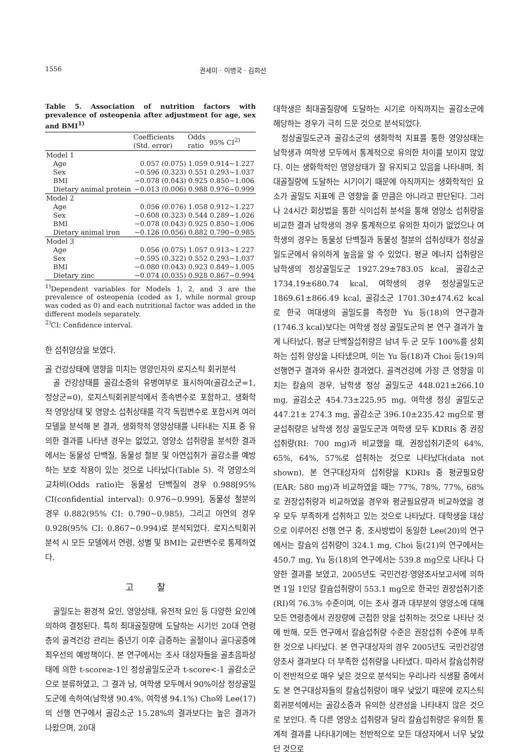1556 권세미 · 이병국 · 김희선
Table 5. Association of nutrition factors with prevalence of osteopenia after adjustment for age, sex and BMI<sup>1)</sup>
| | Coefficients (Std. error) | Odds ratio | 95% CI<sup>2)</sup> |
| --- | --- | --- | --- |
| Model 1 | | | |
| Age | 0.057 (0.075) | 1.059 | 0.914∼1.227 |
| Sex | −0.596 (0.323) | 0.551 | 0.293∼1.037 |
| BMI | −0.078 (0.043) | 0.925 | 0.850∼1.006 |
| Dietary animal protein | −0.013 (0.006) | 0.988 | 0.976∼0.999 |
| Model 2 | | | |
| Age | 0.056 (0.076) | 1.058 | 0.912∼1.227 |
| Sex | −0.608 (0.323) | 0.544 | 0.289∼1.026 |
| BMI | −0.078 (0.043) | 0.925 | 0.850∼1.006 |
| Dietary animal iron | −0.126 (0.056) | 0.882 | 0.790∼0.985 |
| Model 3 | | | |
| Age | 0.056 (0.075) | 1.057 | 0.913∼1.227 |
| Sex | −0.595 (0.322) | 0.552 | 0.293∼1.037 |
| BMI | −0.080 (0.043) | 0.923 | 0.849∼1.005 |
| Dietary zinc | −0.074 (0.035) | 0.928 | 0.867∼0.994 |
<sup>1)</sup> Dependent variables for Models 1, 2, and 3 are the prevalence of osteopenia (coded as 1, while normal group was coded as 0) and each nutritional factor was added in the different models separately.
<sup>2)</sup> CI: Confidence interval.
한 섭취양상을 보였다.
골 건강상태에 영향을 미치는 영양인자의 로지스틱 회귀분석
골 건강상태를 골감소증의 유병여부로 표시하여(골감소군=1, 정상군=0), 로지스틱회귀분석에서 종속변수로 포함하고, 생화학적 영양상태 및 영양소 섭취상태를 각각 독립변수로 포함시켜 여러 모델을 분석해 본 결과, 생화학적 영양상태를 나타내는 지표 중 유의한 결과를 나타낸 경우는 없었고, 영양소 섭취량을 분석한 결과에서는 동물성 단백질, 동물성 철분 및 아연섭취가 골감소를 예방하는 보호 작용이 있는 것으로 나타났다(Table 5). 각 영양소의 교차비(Odds ratio)는 동물성 단백질의 경우 0.988[95% CI(confidential interval): 0.976∼0.999], 동물성 철분의 경우 0.882(95% CI: 0.790∼0.985), 그리고 아연의 경우 0.928(95% CI: 0.867∼0.994)로 분석되었다. 로지스틱회귀분석 시 모든 모델에서 연령, 성별 및 BMI는 교란변수로 통제하였다.
고 찰
골밀도는 환경적 요인, 영양상태, 유전적 요인 등 다양한 요인에 의하여 결정된다. 특히 최대골질량에 도달하는 시기인 20대 연령층의 골격건강 관리는 중년기 이후 급증하는 골절이나 골다공증에 최우선의 예방책이다. 본 연구에서는 조사 대상자들을 골초음파상태에 의한 t-score≥-1인 정상골밀도군과 t-score<-1 골감소군으로 분류하였고, 그 결과 남, 여학생 모두에서 90%이상 정상골밀도군에 속하여(남학생 90.4%, 여학생 94.1%) Cho와 Lee(17)의 선행 연구에서 골감소군 15.28%의 결과보다는 높은 결과가 나왔으며, 20대
대학생은 최대골질량에 도달하는 시기로 아직까지는 골감소군에 해당하는 경우가 극히 드문 것으로 분석되었다.
정상골밀도군과 골감소군의 생화학적 지표를 통한 영양상태는 남학생과 여학생 모두에서 통계적으로 유의한 차이를 보이지 않았다. 이는 생화학적인 영양상태가 잘 유지되고 있음을 나타내며, 최대골질량에 도달하는 시기이기 때문에 아직까지는 생화학적인 요소가 골밀도 지표에 큰 영향을 줄 만큼은 아니라고 판단된다. 그러나 24시간 회상법을 통한 식이섭취 분석을 통해 영양소 섭취량을 비교한 결과 남학생의 경우 통계적으로 유의한 차이가 없었으나 여학생의 경우는 동물성 단백질과 동물성 철분의 섭취상태가 정상골밀도군에서 유의하게 높음을 알 수 있었다. 평균 에너지 섭취량은 남학생의 정상골밀도군 1927.29±783.05 kcal, 골감소군 1734.19±680.74 kcal, 여학생의 경우 정상골밀도군 1869.61±866.49 kcal, 골감소군 1701.30±474.62 kcal로 한국 여대생의 골밀도를 측정한 Yu 등(18)의 연구결과(1746.3 kcal)보다는 여학생 정상 골밀도군의 본 연구 결과가 높게 나타났다. 평균 단백질섭취량은 남녀 두 군 모두 100%를 상회하는 섭취 양상을 나타냈으며, 이는 Yu 등(18)과 Choi 등(19)의 선행연구 결과와 유사한 결과였다. 골격건강에 가장 큰 영향을 미치는 칼슘의 경우, 남학생 정상 골밀도군 448.021±266.10 mg, 골감소군 454.73±225.95 mg, 여학생 정상 골밀도군 447.21± 274.3 mg, 골감소군 396.10±235.42 mg으로 평균섭취량은 남학생 정상 골밀도군과 여학생 모두 KDRIs 중 권장섭취량(RI: 700 mg)과 비교했을 때, 권장섭취기준의 64%, 65%, 64%, 57%로 섭취하는 것으로 나타났다(data not shown). 본 연구대상자의 섭취량을 KDRIs 중 평균필요량(EAR: 580 mg)과 비교하였을 때는 77%, 78%, 77%, 68%로 권장섭취량과 비교하였을 경우와 평균필요량과 비교하였을 경우 모두 부족하게 섭취하고 있는 것으로 나타났다. 대학생을 대상으로 이루어진 선행 연구 중, 조사방법이 동일한 Lee(20)의 연구에서는 칼슘의 섭취량이 324.1 mg, Choi 등(21)의 연구에서는 450.7 mg, Yu 등(18)의 연구에서는 539.8 mg으로 나타나 다양한 결과를 보였고, 2005년도 국민건강·영양조사보고서에 의하면 1일 1인당 칼슘섭취량이 553.1 mg으로 한국인 권장섭취기준(RI)의 76.3% 수준이며, 이는 조사 결과 대부분의 영양소에 대해 모든 연령층에서 권장량에 근접한 양을 섭취하는 것으로 나타난 것에 반해, 모든 연구에서 칼슘섭취량 수준은 권장섭취 수준에 부족한 것으로 나타났다. 본 연구대상자의 경우 2005년도 국민건강영양조사 결과보다 더 부족한 섭취량을 나타냈다. 따라서 칼슘섭취량이 전반적으로 매우 낮은 것으로 분석되는 우리나라 식생활 중에서도 본 연구대상자들의 칼슘섭취량이 매우 낮았기 때문에 로지스틱회귀분석에서는 골감소증과 유의한 상관성을 나타내지 않은 것으로 보인다. 즉 다른 영양소 섭취량과 달리 칼슘섭취량은 유의한 통계적 결과를 나타내기에는 전반적으로 모든 대상자에서 너무 낮았던 것으로